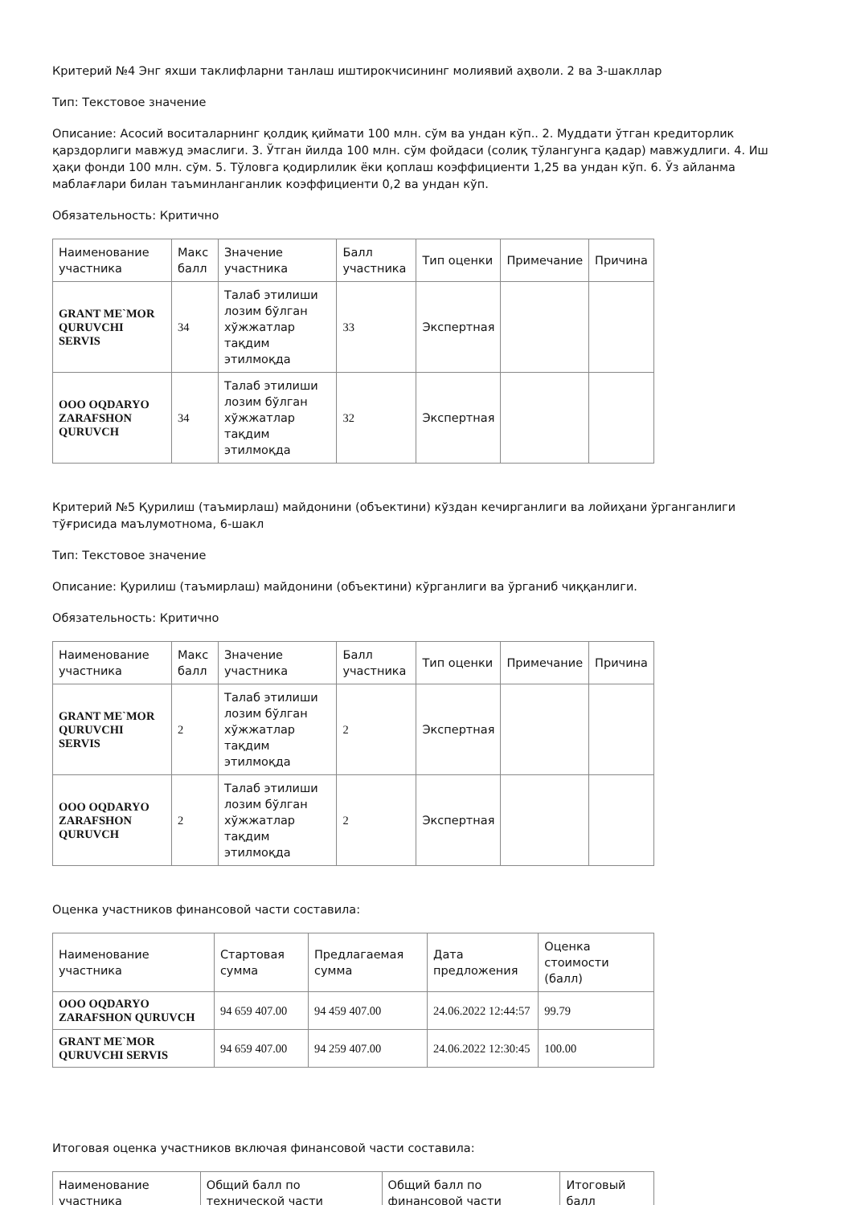Критерий №4 Энг яхши таклифларни танлаш иштирокчисининг молиявий аҳволи. 2 ва 3-шакллар
Тип: Текстовое значение
Описание: Асосий воситаларнинг қолдиқ қиймати 100 млн. сўм ва ундан кўп.. 2. Муддати ўтган кредиторлик қарздорлиги мавжуд эмаслиги. 3. Ўтган йилда 100 млн. сўм фойдаси (солиқ тўлангунга қадар) мавжудлиги. 4. Иш ҳақи фонди 100 млн. сўм. 5. Тўловга қодирлилик ёки қоплаш коэффициенти 1,25 ва ундан кўп. 6. Ўз айланма маблағлари билан таъминланганлик коэффициенти 0,2 ва ундан кўп.
Обязательность: Критично
| Наименование участника | Макс балл | Значение участника | Балл участника | Тип оценки | Примечание | Причина |
| --- | --- | --- | --- | --- | --- | --- |
| GRANT ME`MOR QURUVCHI SERVIS | 34 | Талаб этилиши лозим бўлган хўжжатлар тақдим этилмоқда | 33 | Экспертная | | |
| ООО OQDARYO ZARAFSHON QURUVCH | 34 | Талаб этилиши лозим бўлган хўжжатлар тақдим этилмоқда | 32 | Экспертная | | |
Критерий №5 Қурилиш (таъмирлаш) майдонини (объектини) кўздан кечирганлиги ва лойиҳани ўрганганлиги тўғрисида маълумотнома, 6-шакл
Тип: Текстовое значение
Описание: Қурилиш (таъмирлаш) майдонини (объектини) кўрганлиги ва ўрганиб чиққанлиги.
Обязательность: Критично
| Наименование участника | Макс балл | Значение участника | Балл участника | Тип оценки | Примечание | Причина |
| --- | --- | --- | --- | --- | --- | --- |
| GRANT ME`MOR QURUVCHI SERVIS | 2 | Талаб этилиши лозим бўлган хўжжатлар тақдим этилмоқда | 2 | Экспертная | | |
| ООО OQDARYO ZARAFSHON QURUVCH | 2 | Талаб этилиши лозим бўлган хўжжатлар тақдим этилмоқда | 2 | Экспертная | | |
Оценка участников финансовой части составила:
| Наименование участника | Стартовая сумма | Предлагаемая сумма | Дата предложения | Оценка стоимости (балл) |
| --- | --- | --- | --- | --- |
| ООО OQDARYO ZARAFSHON QURUVCH | 94 659 407.00 | 94 459 407.00 | 24.06.2022 12:44:57 | 99.79 |
| GRANT ME`MOR QURUVCHI SERVIS | 94 659 407.00 | 94 259 407.00 | 24.06.2022 12:30:45 | 100.00 |
Итоговая оценка участников включая финансовой части составила:
| Наименование участника | Общий балл по технической части | Общий балл по финансовой части | Итоговый балл |
| --- | --- | --- | --- |